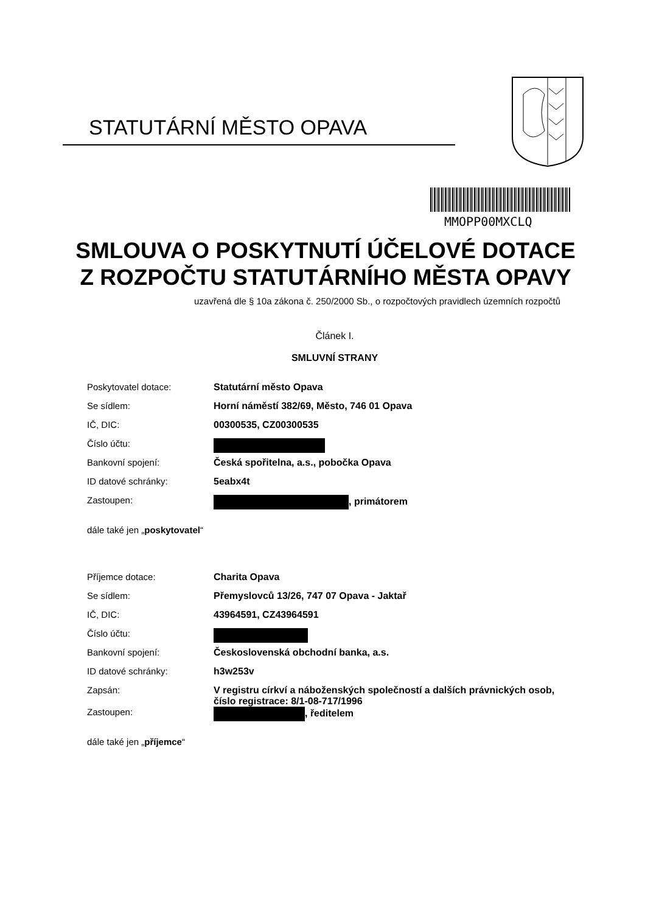STATUTÁRNÍ MĚSTO OPAVA
MMOPP00MXCLQ
SMLOUVA O POSKYTNUTÍ ÚČELOVÉ DOTACE
Z ROZPOČTU STATUTÁRNÍHO MĚSTA OPAVY
uzavřená dle § 10a zákona č. 250/2000 Sb., o rozpočtových pravidlech územních rozpočtů
Článek I.
SMLUVNÍ STRANY
Poskytovatel dotace: Statutární město Opava
Se sídlem: Horní náměstí 382/69, Město, 746 01 Opava
IČ, DIC: 00300535, CZ00300535
Číslo účtu:
Bankovní spojení: Česká spořitelna, a.s., pobočka Opava
ID datové schránky: 5eabx4t
Zastoupen: , primátorem
dále také jen „poskytovatel“
Příjemce dotace: Charita Opava
Se sídlem: Přemyslovců 13/26, 747 07 Opava - Jaktař
IČ, DIC: 43964591, CZ43964591
Číslo účtu:
Bankovní spojení: Československá obchodní banka, a.s.
ID datové schránky: h3w253v
Zapsán: V registru církví a náboženských společností a dalších právnických osob, číslo registrace: 8/1-08-717/1996
Zastoupen: , ředitelem
dále také jen „příjemce“